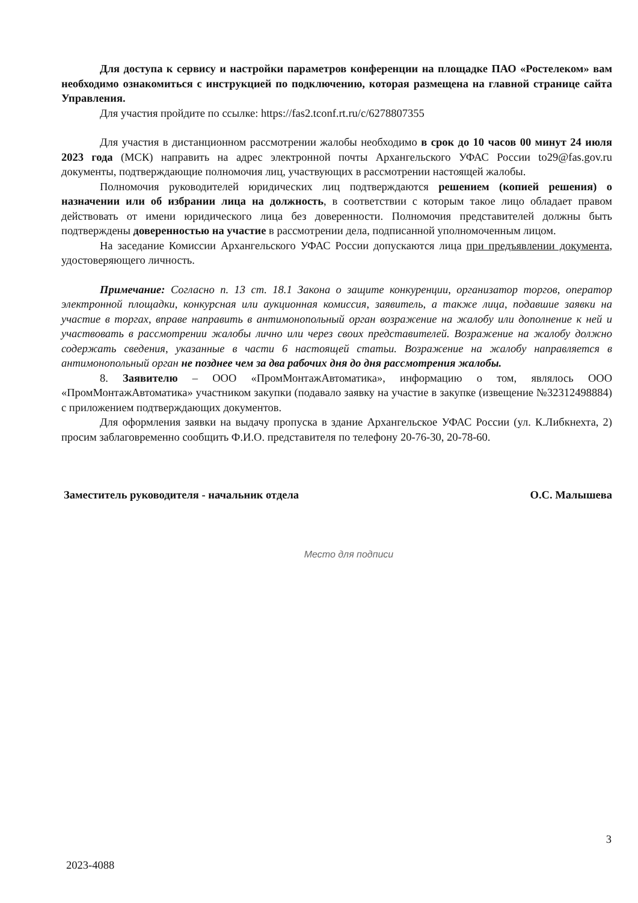Для доступа к сервису и настройки параметров конференции на площадке ПАО «Ростелеком» вам необходимо ознакомиться с инструкцией по подключению, которая размещена на главной странице сайта Управления.
Для участия пройдите по ссылке: https://fas2.tconf.rt.ru/c/6278807355
Для участия в дистанционном рассмотрении жалобы необходимо в срок до 10 часов 00 минут 24 июля 2023 года (МСК) направить на адрес электронной почты Архангельского УФАС России to29@fas.gov.ru документы, подтверждающие полномочия лиц, участвующих в рассмотрении настоящей жалобы.
Полномочия руководителей юридических лиц подтверждаются решением (копией решения) о назначении или об избрании лица на должность, в соответствии с которым такое лицо обладает правом действовать от имени юридического лица без доверенности. Полномочия представителей должны быть подтверждены доверенностью на участие в рассмотрении дела, подписанной уполномоченным лицом.
На заседание Комиссии Архангельского УФАС России допускаются лица при предъявлении документа, удостоверяющего личность.
Примечание: Согласно п. 13 ст. 18.1 Закона о защите конкуренции, организатор торгов, оператор электронной площадки, конкурсная или аукционная комиссия, заявитель, а также лица, подавшие заявки на участие в торгах, вправе направить в антимонопольный орган возражение на жалобу или дополнение к ней и участвовать в рассмотрении жалобы лично или через своих представителей. Возражение на жалобу должно содержать сведения, указанные в части 6 настоящей статьи. Возражение на жалобу направляется в антимонопольный орган не позднее чем за два рабочих дня до дня рассмотрения жалобы.
8. Заявителю – ООО «ПромМонтажАвтоматика», информацию о том, являлось ООО «ПромМонтажАвтоматика» участником закупки (подавало заявку на участие в закупке (извещение №32312498884) с приложением подтверждающих документов.
Для оформления заявки на выдачу пропуска в здание Архангельское УФАС России (ул. К.Либкнехта, 2) просим заблаговременно сообщить Ф.И.О. представителя по телефону 20-76-30, 20-78-60.
Заместитель руководителя - начальник отдела О.С. Малышева
Место для подписи
3
2023-4088